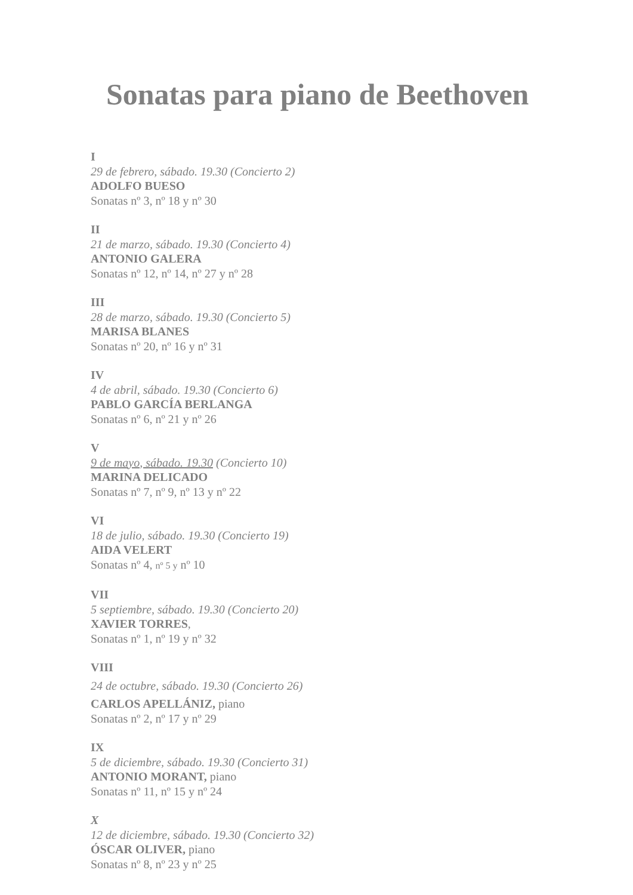Sonatas para piano de Beethoven
I
29 de febrero, sábado. 19.30 (Concierto 2)
ADOLFO BUESO
Sonatas nº 3, nº 18 y nº 30
II
21 de marzo, sábado. 19.30 (Concierto 4)
ANTONIO GALERA
Sonatas nº 12, nº 14, nº 27 y nº 28
III
28 de marzo, sábado. 19.30 (Concierto 5)
MARISA BLANES
Sonatas nº 20, nº 16 y nº 31
IV
4 de abril, sábado. 19.30 (Concierto 6)
PABLO GARCÍA BERLANGA
Sonatas nº 6, nº 21 y nº 26
V
9 de mayo, sábado. 19.30 (Concierto 10)
MARINA DELICADO
Sonatas nº 7, nº 9, nº 13 y nº 22
VI
18 de julio, sábado. 19.30 (Concierto 19)
AIDA VELERT
Sonatas nº 4, nº 5 y nº 10
VII
5 septiembre, sábado. 19.30 (Concierto 20)
XAVIER TORRES,
Sonatas nº 1, nº 19 y nº 32
VIII
24 de octubre, sábado. 19.30 (Concierto 26)
CARLOS APELLÁNIZ, piano
Sonatas nº 2, nº 17 y nº 29
IX
5 de diciembre, sábado. 19.30 (Concierto 31)
ANTONIO MORANT, piano
Sonatas nº 11, nº 15 y nº 24
X
12 de diciembre, sábado. 19.30 (Concierto 32)
ÓSCAR OLIVER, piano
Sonatas nº 8, nº 23 y nº 25